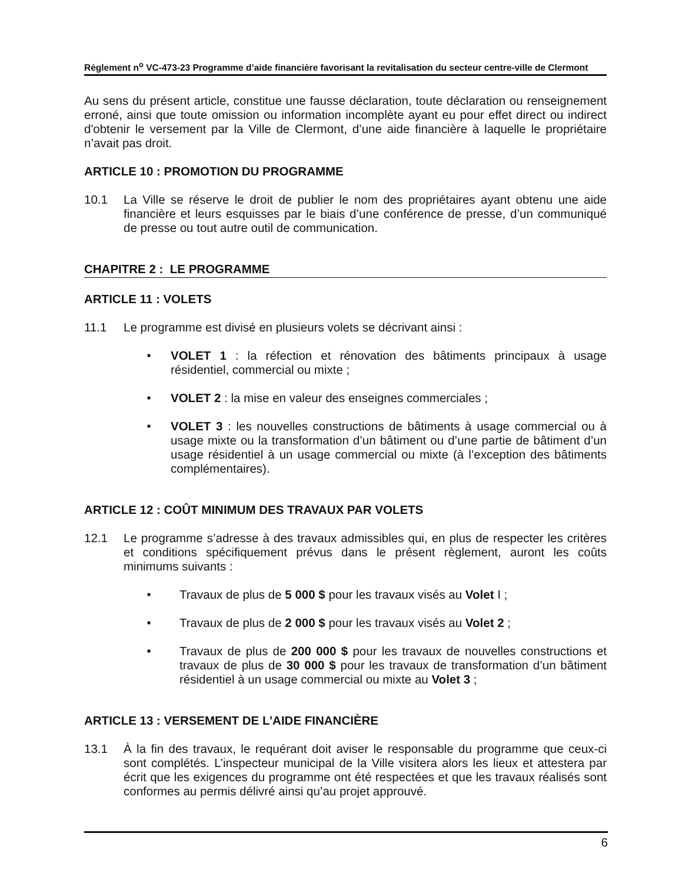Règlement n<sup>o</sup> VC-473-23 Programme d’aide financière favorisant la revitalisation du secteur centre-ville de Clermont
Au sens du présent article, constitue une fausse déclaration, toute déclaration ou renseignement erroné, ainsi que toute omission ou information incomplète ayant eu pour effet direct ou indirect d'obtenir le versement par la Ville de Clermont, d’une aide financière à laquelle le propriétaire n’avait pas droit.
ARTICLE 10 : PROMOTION DU PROGRAMME
10.1 La Ville se réserve le droit de publier le nom des propriétaires ayant obtenu une aide financière et leurs esquisses par le biais d’une conférence de presse, d’un communiqué de presse ou tout autre outil de communication.
CHAPITRE 2 : LE PROGRAMME
ARTICLE 11 : VOLETS
11.1 Le programme est divisé en plusieurs volets se décrivant ainsi :
■
VOLET 1 : la réfection et rénovation des bâtiments principaux à usage résidentiel, commercial ou mixte ;
■
VOLET 2 : la mise en valeur des enseignes commerciales ;
■
VOLET 3 : les nouvelles constructions de bâtiments à usage commercial ou à usage mixte ou la transformation d’un bâtiment ou d’une partie de bâtiment d’un usage résidentiel à un usage commercial ou mixte (à l’exception des bâtiments complémentaires).
ARTICLE 12 : COÛT MINIMUM DES TRAVAUX PAR VOLETS
12.1 Le programme s’adresse à des travaux admissibles qui, en plus de respecter les critères et conditions spécifiquement prévus dans le présent règlement, auront les coûts minimums suivants :
■
Travaux de plus de 5 000 $ pour les travaux visés au Volet I ;
■
Travaux de plus de 2 000 $ pour les travaux visés au Volet 2 ;
■
Travaux de plus de 200 000 $ pour les travaux de nouvelles constructions et travaux de plus de 30 000 $ pour les travaux de transformation d’un bâtiment résidentiel à un usage commercial ou mixte au Volet 3 ;
ARTICLE 13 : VERSEMENT DE L’AIDE FINANCIÈRE
13.1 À la fin des travaux, le requérant doit aviser le responsable du programme que ceux-ci sont complétés. L’inspecteur municipal de la Ville visitera alors les lieux et attestera par écrit que les exigences du programme ont été respectées et que les travaux réalisés sont conformes au permis délivré ainsi qu’au projet approuvé.
6